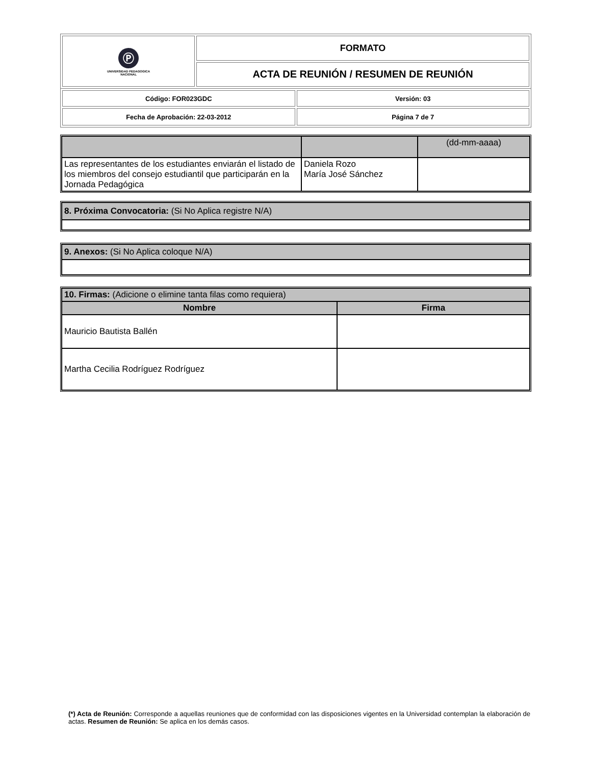| Ⓟ UNIVERSIDAD PEDAGOGICA NACIONAL | FORMATO |
| | ACTA DE REUNIÓN / RESUMEN DE REUNIÓN |
| Código: FOR023GDC | Versión: 03 |
| Fecha de Aprobación: 22-03-2012 | Página 7 de 7 |
| | | (dd-mm-aaaa) |
| Las representantes de los estudiantes enviarán el listado de los miembros del consejo estudiantil que participarán en la Jornada Pedagógica | Daniela Rozo María José Sánchez | |
| 8. Próxima Convocatoria: (Si No Aplica registre N/A) |
| 9. Anexos: (Si No Aplica coloque N/A) |
| 10. Firmas: (Adicione o elimine tanta filas como requiera) | |
| Nombre | Firma |
| Mauricio Bautista Ballén | |
| Martha Cecilia Rodríguez Rodríguez | |
(*) Acta de Reunión: Corresponde a aquellas reuniones que de conformidad con las disposiciones vigentes en la Universidad contemplan la elaboración de actas. Resumen de Reunión: Se aplica en los demás casos.